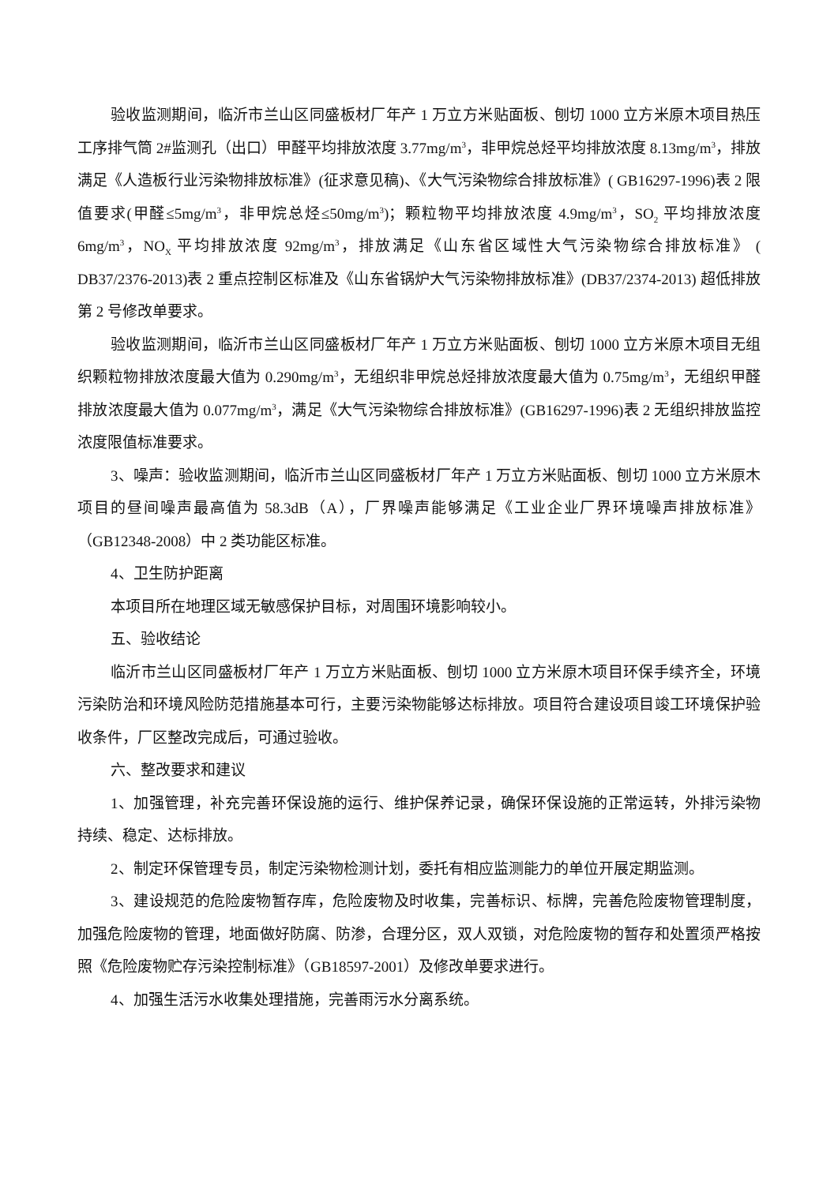验收监测期间，临沂市兰山区同盛板材厂年产 1 万立方米贴面板、刨切 1000 立方米原木项目热压工序排气筒 2#监测孔（出口）甲醛平均排放浓度 3.77mg/m<sup>3</sup>，非甲烷总烃平均排放浓度 8.13mg/m<sup>3</sup>，排放满足《人造板行业污染物排放标准》(征求意见稿)、《大气污染物综合排放标准》( GB16297-1996)表 2 限值要求(甲醛≤5mg/m<sup>3</sup>，非甲烷总烃≤50mg/m<sup>3</sup>)；颗粒物平均排放浓度 4.9mg/m<sup>3</sup>，SO<sub>2</sub> 平均排放浓度 6mg/m<sup>3</sup>，NO<sub>X</sub> 平均排放浓度 92mg/m<sup>3</sup>，排放满足《山东省区域性大气污染物综合排放标准》 ( DB37/2376-2013)表 2 重点控制区标准及《山东省锅炉大气污染物排放标准》(DB37/2374-2013) 超低排放第 2 号修改单要求。
验收监测期间，临沂市兰山区同盛板材厂年产 1 万立方米贴面板、刨切 1000 立方米原木项目无组织颗粒物排放浓度最大值为 0.290mg/m<sup>3</sup>，无组织非甲烷总烃排放浓度最大值为 0.75mg/m<sup>3</sup>，无组织甲醛排放浓度最大值为 0.077mg/m<sup>3</sup>，满足《大气污染物综合排放标准》(GB16297-1996)表 2 无组织排放监控浓度限值标准要求。
3、噪声：验收监测期间，临沂市兰山区同盛板材厂年产 1 万立方米贴面板、刨切 1000 立方米原木项目的昼间噪声最高值为 58.3dB（A），厂界噪声能够满足《工业企业厂界环境噪声排放标准》（GB12348-2008）中 2 类功能区标准。
4、卫生防护距离
本项目所在地理区域无敏感保护目标，对周围环境影响较小。
五、验收结论
临沂市兰山区同盛板材厂年产 1 万立方米贴面板、刨切 1000 立方米原木项目环保手续齐全，环境污染防治和环境风险防范措施基本可行，主要污染物能够达标排放。项目符合建设项目竣工环境保护验收条件，厂区整改完成后，可通过验收。
六、整改要求和建议
1、加强管理，补充完善环保设施的运行、维护保养记录，确保环保设施的正常运转，外排污染物持续、稳定、达标排放。
2、制定环保管理专员，制定污染物检测计划，委托有相应监测能力的单位开展定期监测。
3、建设规范的危险废物暂存库，危险废物及时收集，完善标识、标牌，完善危险废物管理制度，加强危险废物的管理，地面做好防腐、防渗，合理分区，双人双锁，对危险废物的暂存和处置须严格按照《危险废物贮存污染控制标准》（GB18597-2001）及修改单要求进行。
4、加强生活污水收集处理措施，完善雨污水分离系统。